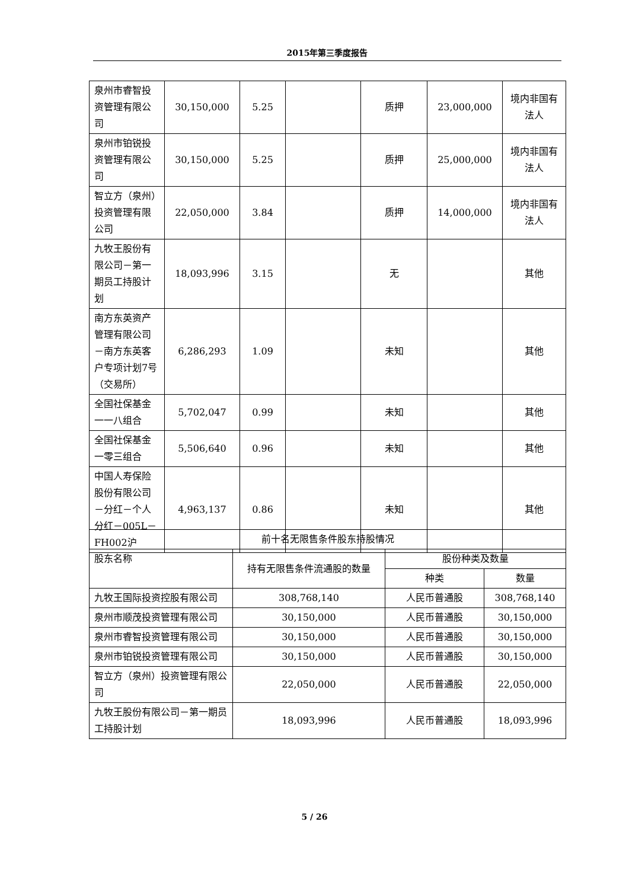2015年第三季度报告
| 泉州市睿智投资管理有限公司 | 30,150,000 | 5.25 | | 质押 | 23,000,000 | 境内非国有法人 |
| 泉州市铂锐投资管理有限公司 | 30,150,000 | 5.25 | | 质押 | 25,000,000 | 境内非国有法人 |
| 智立方（泉州）投资管理有限公司 | 22,050,000 | 3.84 | | 质押 | 14,000,000 | 境内非国有法人 |
| 九牧王股份有限公司－第一期员工持股计划 | 18,093,996 | 3.15 | | 无 | | 其他 |
| 南方东英资产管理有限公司－南方东英客户专项计划7号（交易所） | 6,286,293 | 1.09 | | 未知 | | 其他 |
| 全国社保基金一一八组合 | 5,702,047 | 0.99 | | 未知 | | 其他 |
| 全国社保基金一零三组合 | 5,506,640 | 0.96 | | 未知 | | 其他 |
| 中国人寿保险股份有限公司－分红－个人分红－005L－FH002沪 | 4,963,137 | 0.86 | | 未知 | | 其他 |
| 前十名无限售条件股东持股情况 | | | |
| 股东名称 | 持有无限售条件流通股的数量 | 股份种类及数量 | |
| | | 种类 | 数量 |
| 九牧王国际投资控股有限公司 | 308,768,140 | 人民币普通股 | 308,768,140 |
| 泉州市顺茂投资管理有限公司 | 30,150,000 | 人民币普通股 | 30,150,000 |
| 泉州市睿智投资管理有限公司 | 30,150,000 | 人民币普通股 | 30,150,000 |
| 泉州市铂锐投资管理有限公司 | 30,150,000 | 人民币普通股 | 30,150,000 |
| 智立方（泉州）投资管理有限公司 | 22,050,000 | 人民币普通股 | 22,050,000 |
| 九牧王股份有限公司－第一期员工持股计划 | 18,093,996 | 人民币普通股 | 18,093,996 |
5 / 26